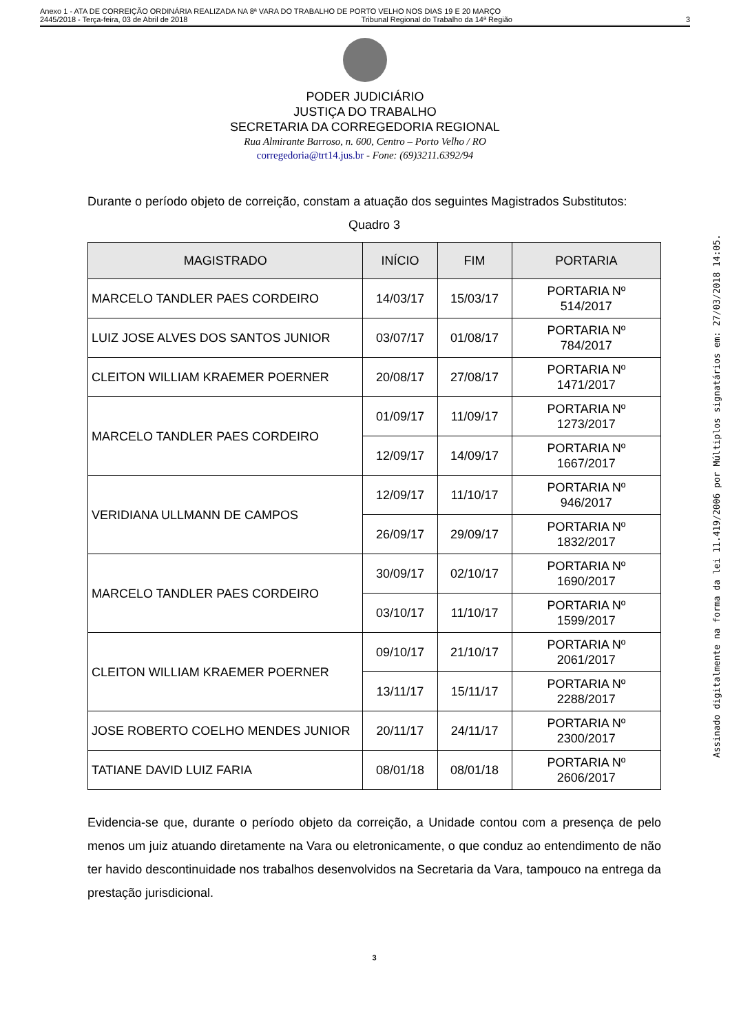Anexo 1 - ATA DE CORREIÇÃO ORDINÁRIA REALIZADA NA 8ª VARA DO TRABALHO DE PORTO VELHO NOS DIAS 19 E 20 MARÇO
2445/2018 - Terça-feira, 03 de Abril de 2018 Tribunal Regional do Trabalho da 14ª Região 3
PODER JUDICIÁRIO
JUSTIÇA DO TRABALHO
SECRETARIA DA CORREGEDORIA REGIONAL
Rua Almirante Barroso, n. 600, Centro – Porto Velho / RO
corregedoria@trt14.jus.br - Fone: (69)3211.6392/94
Durante o período objeto de correição, constam a atuação dos seguintes Magistrados Substitutos:
Quadro 3
| MAGISTRADO | INÍCIO | FIM | PORTARIA |
| --- | --- | --- | --- |
| MARCELO TANDLER PAES CORDEIRO | 14/03/17 | 15/03/17 | PORTARIA Nº 514/2017 |
| LUIZ JOSE ALVES DOS SANTOS JUNIOR | 03/07/17 | 01/08/17 | PORTARIA Nº 784/2017 |
| CLEITON WILLIAM KRAEMER POERNER | 20/08/17 | 27/08/17 | PORTARIA Nº 1471/2017 |
| MARCELO TANDLER PAES CORDEIRO | 01/09/17 | 11/09/17 | PORTARIA Nº 1273/2017 |
| | 12/09/17 | 14/09/17 | PORTARIA Nº 1667/2017 |
| VERIDIANA ULLMANN DE CAMPOS | 12/09/17 | 11/10/17 | PORTARIA Nº 946/2017 |
| | 26/09/17 | 29/09/17 | PORTARIA Nº 1832/2017 |
| MARCELO TANDLER PAES CORDEIRO | 30/09/17 | 02/10/17 | PORTARIA Nº 1690/2017 |
| | 03/10/17 | 11/10/17 | PORTARIA Nº 1599/2017 |
| CLEITON WILLIAM KRAEMER POERNER | 09/10/17 | 21/10/17 | PORTARIA Nº 2061/2017 |
| | 13/11/17 | 15/11/17 | PORTARIA Nº 2288/2017 |
| JOSE ROBERTO COELHO MENDES JUNIOR | 20/11/17 | 24/11/17 | PORTARIA Nº 2300/2017 |
| TATIANE DAVID LUIZ FARIA | 08/01/18 | 08/01/18 | PORTARIA Nº 2606/2017 |
Evidencia-se que, durante o período objeto da correição, a Unidade contou com a presença de pelo menos um juiz atuando diretamente na Vara ou eletronicamente, o que conduz ao entendimento de não ter havido descontinuidade nos trabalhos desenvolvidos na Secretaria da Vara, tampouco na entrega da prestação jurisdicional.
3
Assinado digitalmente na forma da lei 11.419/2006 por Múltiplos signatários em: 27/03/2018 14:05.